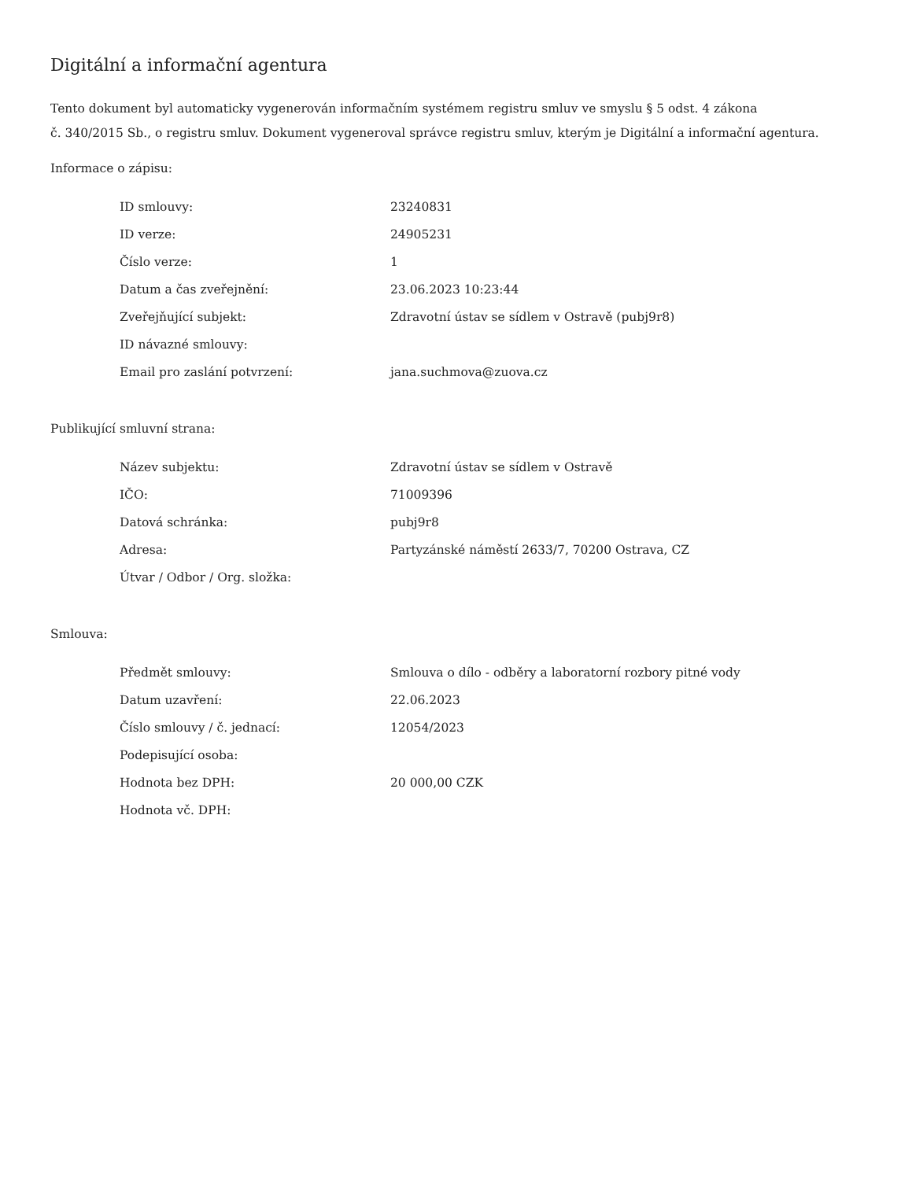Digitální a informační agentura
Tento dokument byl automaticky vygenerován informačním systémem registru smluv ve smyslu § 5 odst. 4 zákona
č. 340/2015 Sb., o registru smluv. Dokument vygeneroval správce registru smluv, kterým je Digitální a informační agentura.
Informace o zápisu:
| ID smlouvy: | 23240831 |
| ID verze: | 24905231 |
| Číslo verze: | 1 |
| Datum a čas zveřejnění: | 23.06.2023 10:23:44 |
| Zveřejňující subjekt: | Zdravotní ústav se sídlem v Ostravě (pubj9r8) |
| ID návazné smlouvy: | |
| Email pro zaslání potvrzení: | jana.suchmova@zuova.cz |
Publikující smluvní strana:
| Název subjektu: | Zdravotní ústav se sídlem v Ostravě |
| IČO: | 71009396 |
| Datová schránka: | pubj9r8 |
| Adresa: | Partyzánské náměstí 2633/7, 70200 Ostrava, CZ |
| Útvar / Odbor / Org. složka: | |
Smlouva:
| Předmět smlouvy: | Smlouva o dílo - odběry a laboratorní rozbory pitné vody |
| Datum uzavření: | 22.06.2023 |
| Číslo smlouvy / č. jednací: | 12054/2023 |
| Podepisující osoba: | |
| Hodnota bez DPH: | 20 000,00 CZK |
| Hodnota vč. DPH: | |